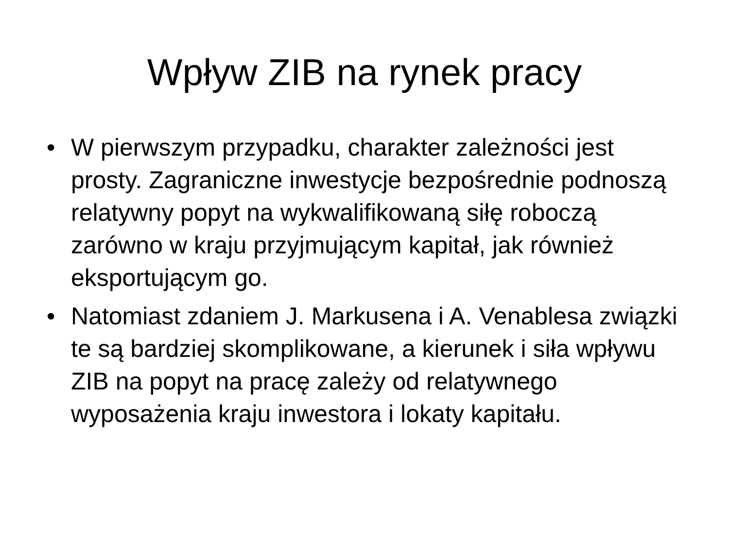Wpływ ZIB na rynek pracy
• W pierwszym przypadku, charakter zależności jest prosty. Zagraniczne inwestycje bezpośrednie podnoszą relatywny popyt na wykwalifikowaną siłę roboczą zarówno w kraju przyjmującym kapitał, jak również eksportującym go.
• Natomiast zdaniem J. Markusena i A. Venablesa związki te są bardziej skomplikowane, a kierunek i siła wpływu ZIB na popyt na pracę zależy od relatywnego wyposażenia kraju inwestora i lokaty kapitału.